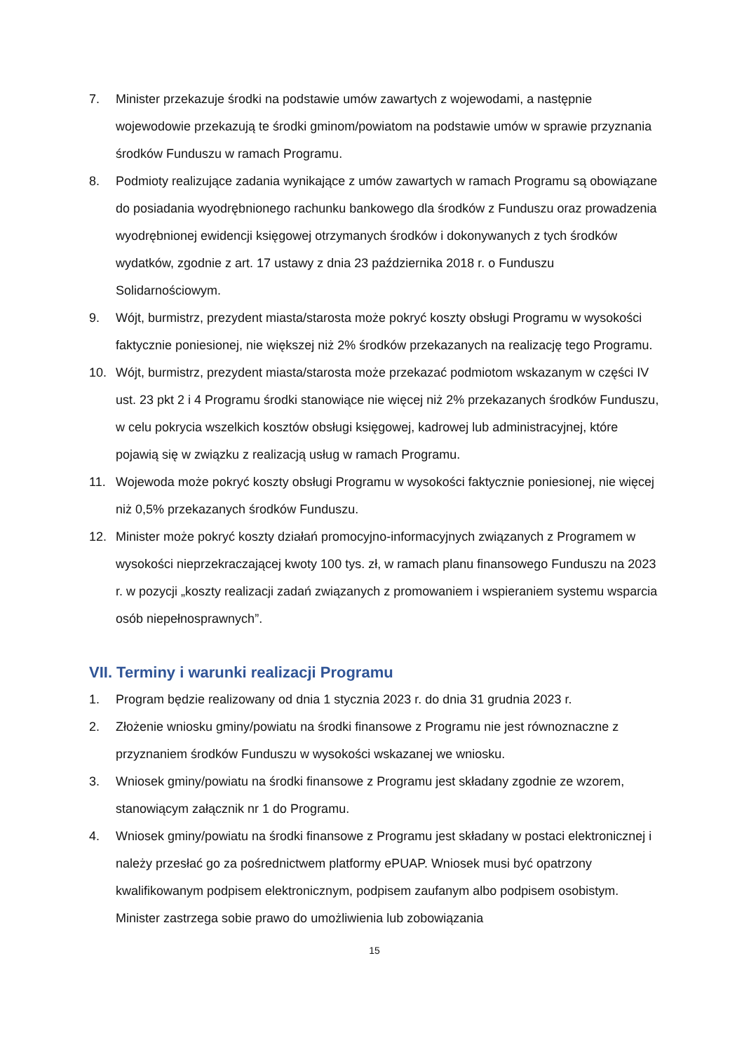7. Minister przekazuje środki na podstawie umów zawartych z wojewodami, a następnie wojewodowie przekazują te środki gminom/powiatom na podstawie umów w sprawie przyznania środków Funduszu w ramach Programu.
8. Podmioty realizujące zadania wynikające z umów zawartych w ramach Programu są obowiązane do posiadania wyodrębnionego rachunku bankowego dla środków z Funduszu oraz prowadzenia wyodrębnionej ewidencji księgowej otrzymanych środków i dokonywanych z tych środków wydatków, zgodnie z art. 17 ustawy z dnia 23 października 2018 r. o Funduszu Solidarnościowym.
9. Wójt, burmistrz, prezydent miasta/starosta może pokryć koszty obsługi Programu w wysokości faktycznie poniesionej, nie większej niż 2% środków przekazanych na realizację tego Programu.
10. Wójt, burmistrz, prezydent miasta/starosta może przekazać podmiotom wskazanym w części IV ust. 23 pkt 2 i 4 Programu środki stanowiące nie więcej niż 2% przekazanych środków Funduszu, w celu pokrycia wszelkich kosztów obsługi księgowej, kadrowej lub administracyjnej, które pojawią się w związku z realizacją usług w ramach Programu.
11. Wojewoda może pokryć koszty obsługi Programu w wysokości faktycznie poniesionej, nie więcej niż 0,5% przekazanych środków Funduszu.
12. Minister może pokryć koszty działań promocyjno-informacyjnych związanych z Programem w wysokości nieprzekraczającej kwoty 100 tys. zł, w ramach planu finansowego Funduszu na 2023 r. w pozycji „koszty realizacji zadań związanych z promowaniem i wspieraniem systemu wsparcia osób niepełnosprawnych”.
VII. Terminy i warunki realizacji Programu
1. Program będzie realizowany od dnia 1 stycznia 2023 r. do dnia 31 grudnia 2023 r.
2. Złożenie wniosku gminy/powiatu na środki finansowe z Programu nie jest równoznaczne z przyznaniem środków Funduszu w wysokości wskazanej we wniosku.
3. Wniosek gminy/powiatu na środki finansowe z Programu jest składany zgodnie ze wzorem, stanowiącym załącznik nr 1 do Programu.
4. Wniosek gminy/powiatu na środki finansowe z Programu jest składany w postaci elektronicznej i należy przesłać go za pośrednictwem platformy ePUAP. Wniosek musi być opatrzony kwalifikowanym podpisem elektronicznym, podpisem zaufanym albo podpisem osobistym. Minister zastrzega sobie prawo do umożliwienia lub zobowiązania
15